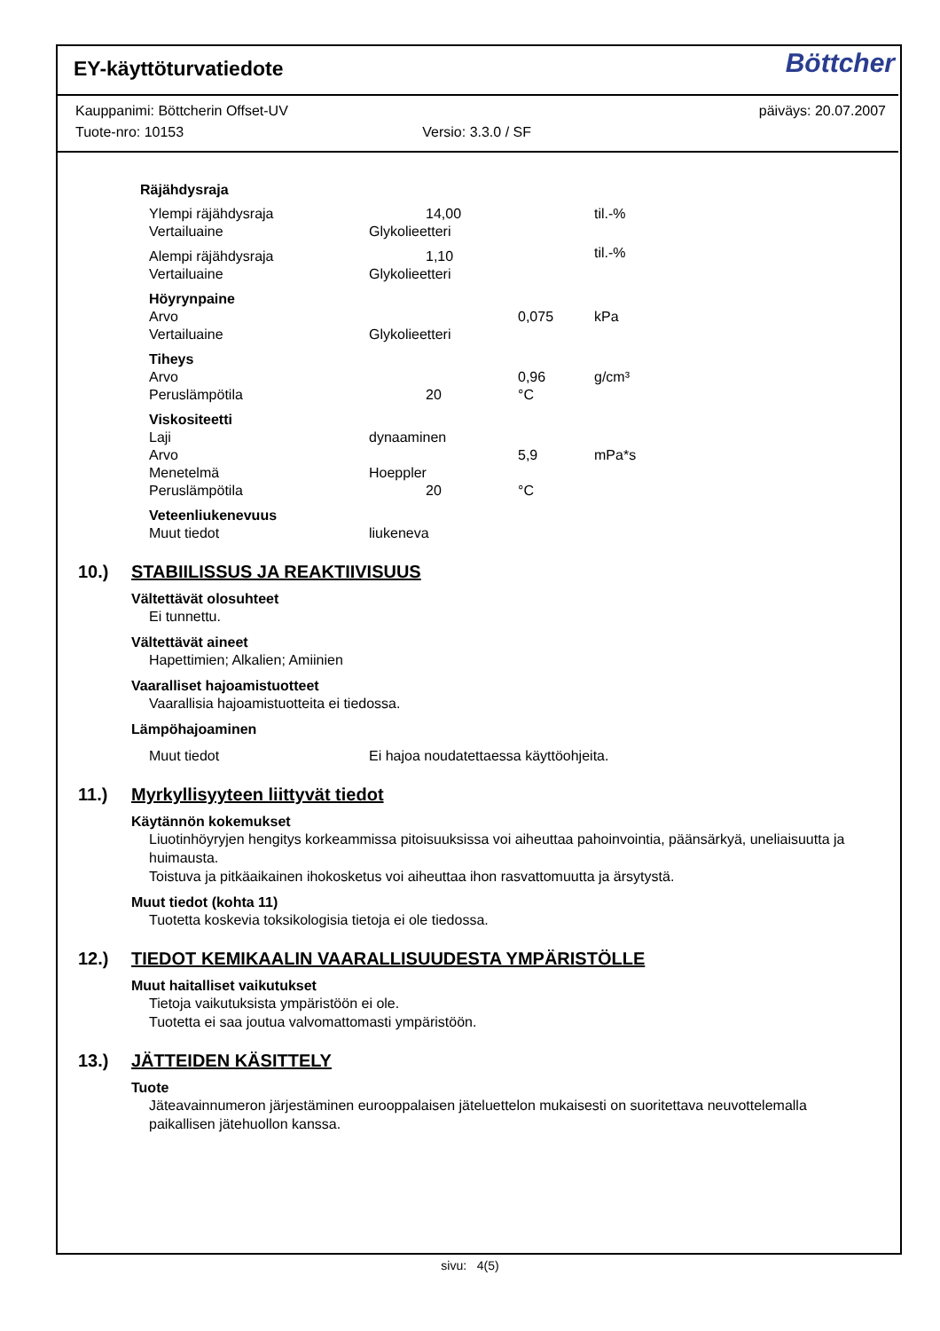EY-käyttöturvatiedote
Böttcher
Kauppanimi: Böttcherin Offset-UV päiväys: 20.07.2007
Tuote-nro: 10153 Versio: 3.3.0 / SF
Räjähdysraja
| Ylempi räjähdysraja | 14,00 | | til.-% |
| Vertailuaine | Glykolieetteri | | |
| Alempi räjähdysraja | 1,10 | | til.-% |
| Vertailuaine | Glykolieetteri | | |
| Höyrynpaine | | | |
| Arvo | | 0,075 | kPa |
| Vertailuaine | Glykolieetteri | | |
| Tiheys | | | |
| Arvo | | 0,96 | g/cm³ |
| Peruslämpötila | 20 | °C | |
| Viskositeetti | | | |
| Laji | dynaaminen | | |
| Arvo | | 5,9 | mPa*s |
| Menetelmä | Hoeppler | | |
| Peruslämpötila | 20 | °C | |
| Veteenliukenevuus | | | |
| Muut tiedot | liukeneva | | |
10.) STABIILISSUS JA REAKTIIVISUUS
Vältettävät olosuhteet
Ei tunnettu.
Vältettävät aineet
Hapettimien; Alkalien; Amiinien
Vaaralliset hajoamistuotteet
Vaarallisia hajoamistuotteita ei tiedossa.
Lämpöhajoaminen
Muut tiedot Ei hajoa noudatettaessa käyttöohjeita.
11.) Myrkyllisyyteen liittyvät tiedot
Käytännön kokemukset
Liuotinhöyryjen hengitys korkeammissa pitoisuuksissa voi aiheuttaa pahoinvointia, päänsärkyä, uneliaisuutta ja huimausta.
Toistuva ja pitkäaikainen ihokosketus voi aiheuttaa ihon rasvattomuutta ja ärsytystä.
Muut tiedot (kohta 11)
Tuotetta koskevia toksikologisia tietoja ei ole tiedossa.
12.) TIEDOT KEMIKAALIN VAARALLISUUDESTA YMPÄRISTÖLLE
Muut haitalliset vaikutukset
Tietoja vaikutuksista ympäristöön ei ole.
Tuotetta ei saa joutua valvomattomasti ympäristöön.
13.) JÄTTEIDEN KÄSITTELY
Tuote
Jäteavainnumeron järjestäminen eurooppalaisen jäteluettelon mukaisesti on suoritettava neuvottelemalla paikallisen jätehuollon kanssa.
sivu: 4(5)